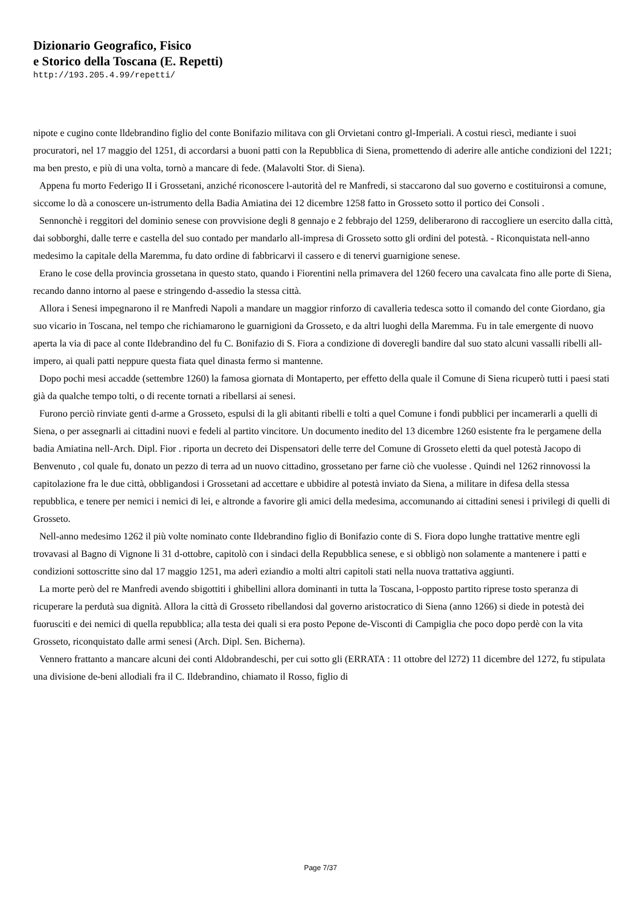Dizionario Geografico, Fisico
e Storico della Toscana (E. Repetti)
http://193.205.4.99/repetti/
nipote e cugino conte lldebrandino figlio del conte Bonifazio militava con gli Orvietani contro gl-Imperiali. A costui riescì, mediante i suoi procuratori, nel 17 maggio del 1251, di accordarsi a buoni patti con la Repubblica di Siena, promettendo di aderire alle antiche condizioni del 1221; ma ben presto, e più di una volta, tornò a mancare di fede. (Malavolti Stor. di Siena).
Appena fu morto Federigo II i Grossetani, anziché riconoscere l-autorità del re Manfredi, si staccarono dal suo governo e costituironsi a comune, siccome lo dà a conoscere un-istrumento della Badia Amiatina dei 12 dicembre 1258 fatto in Grosseto sotto il portico dei Consoli .
Sennonchè i reggitori del dominio senese con provvisione degli 8 gennajo e 2 febbrajo del 1259, deliberarono di raccogliere un esercito dalla città, dai sobborghi, dalle terre e castella del suo contado per mandarlo all-impresa di Grosseto sotto gli ordini del potestà. - Riconquistata nell-anno medesimo la capitale della Maremma, fu dato ordine di fabbricarvi il cassero e di tenervi guarnigione senese.
Erano le cose della provincia grossetana in questo stato, quando i Fiorentini nella primavera del 1260 fecero una cavalcata fino alle porte di Siena, recando danno intorno al paese e stringendo d-assedio la stessa città.
Allora i Senesi impegnarono il re Manfredi Napoli a mandare un maggior rinforzo di cavalleria tedesca sotto il comando del conte Giordano, gia suo vicario in Toscana, nel tempo che richiamarono le guarnigioni da Grosseto, e da altri luoghi della Maremma. Fu in tale emergente di nuovo aperta la via di pace al conte Ildebrandino del fu C. Bonifazio di S. Fiora a condizione di doveregli bandire dal suo stato alcuni vassalli ribelli all-impero, ai quali patti neppure questa fiata quel dinasta fermo si mantenne.
Dopo pochi mesi accadde (settembre 1260) la famosa giornata di Montaperto, per effetto della quale il Comune di Siena ricuperò tutti i paesi stati già da qualche tempo tolti, o di recente tornati a ribellarsi ai senesi.
Furono perciò rinviate genti d-arme a Grosseto, espulsi di la gli abitanti ribelli e tolti a quel Comune i fondi pubblici per incamerarli a quelli di Siena, o per assegnarli ai cittadini nuovi e fedeli al partito vincitore. Un documento inedito del 13 dicembre 1260 esistente fra le pergamene della badia Amiatina nell-Arch. Dipl. Fior . riporta un decreto dei Dispensatori delle terre del Comune di Grosseto eletti da quel potestà Jacopo di Benvenuto , col quale fu, donato un pezzo di terra ad un nuovo cittadino, grossetano per farne ciò che vuolesse . Quindi nel 1262 rinnovossi la capitolazione fra le due città, obbligandosi i Grossetani ad accettare e ubbidire al potestà inviato da Siena, a militare in difesa della stessa repubblica, e tenere per nemici i nemici di lei, e altronde a favorire gli amici della medesima, accomunando ai cittadini senesi i privilegi di quelli di Grosseto.
Nell-anno medesimo 1262 il più volte nominato conte Ildebrandino figlio di Bonifazio conte di S. Fiora dopo lunghe trattative mentre egli trovavasi al Bagno di Vignone li 31 d-ottobre, capitolò con i sindaci della Repubblica senese, e si obbligò non solamente a mantenere i patti e condizioni sottoscritte sino dal 17 maggio 1251, ma aderì eziandio a molti altri capitoli stati nella nuova trattativa aggiunti.
La morte però del re Manfredi avendo sbigottiti i ghibellini allora dominanti in tutta la Toscana, l-opposto partito riprese tosto speranza di ricuperare la perdutà sua dignità. Allora la città di Grosseto ribellandosi dal governo aristocratico di Siena (anno 1266) si diede in potestà dei fuorusciti e dei nemici di quella repubblica; alla testa dei quali si era posto Pepone de-Visconti di Campiglia che poco dopo perdè con la vita Grosseto, riconquistato dalle armi senesi (Arch. Dipl. Sen. Bicherna).
Vennero frattanto a mancare alcuni dei conti Aldobrandeschi, per cui sotto gli (ERRATA : 11 ottobre del l272) 11 dicembre del 1272, fu stipulata una divisione de-beni allodiali fra il C. Ildebrandino, chiamato il Rosso, figlio di
Page 7/37